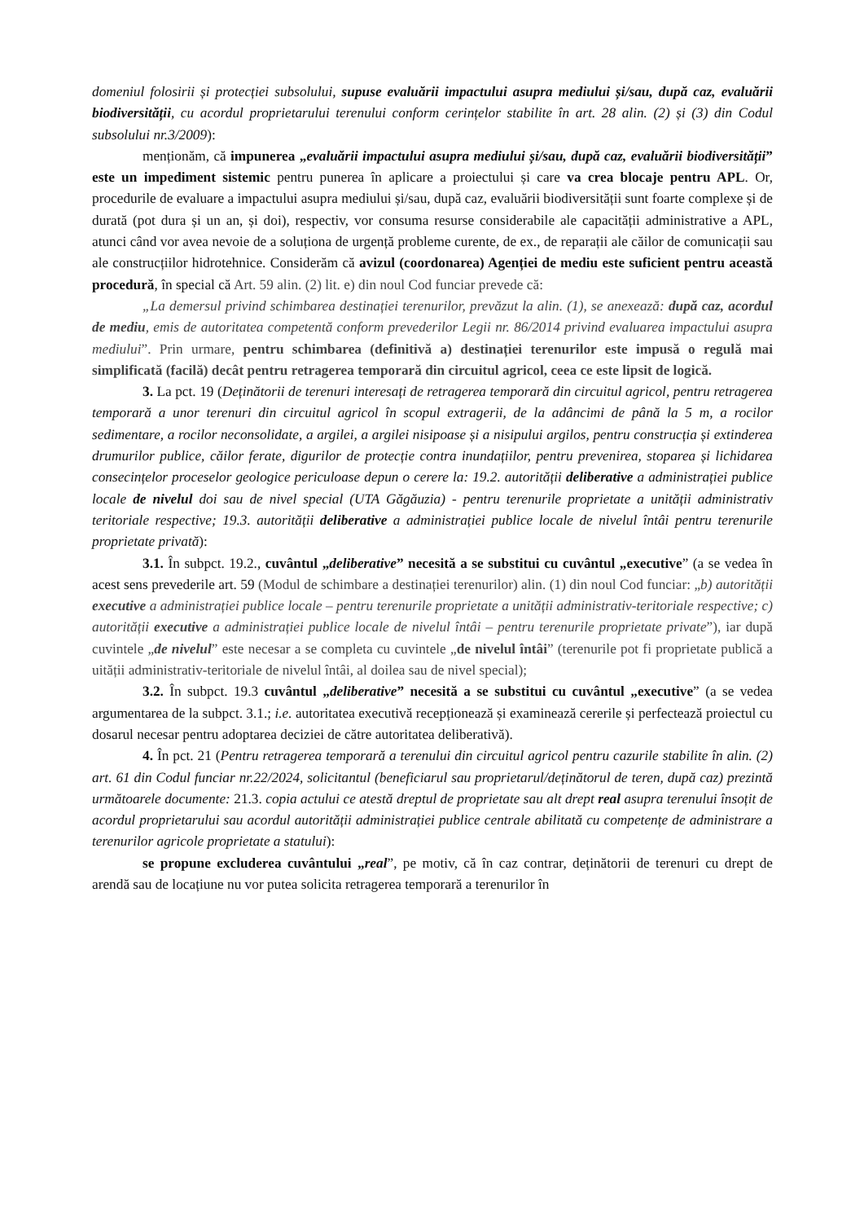domeniul folosirii și protecției subsolului, supuse evaluării impactului asupra mediului și/sau, după caz, evaluării biodiversității, cu acordul proprietarului terenului conform cerințelor stabilite în art. 28 alin. (2) și (3) din Codul subsolului nr.3/2009):
menționăm, că impunerea „evaluării impactului asupra mediului și/sau, după caz, evaluării biodiversității” este un impediment sistemic pentru punerea în aplicare a proiectului și care va crea blocaje pentru APL. Or, procedurile de evaluare a impactului asupra mediului și/sau, după caz, evaluării biodiversității sunt foarte complexe și de durată (pot dura și un an, și doi), respectiv, vor consuma resurse considerabile ale capacității administrative a APL, atunci când vor avea nevoie de a soluționa de urgență probleme curente, de ex., de reparații ale căilor de comunicații sau ale construcțiilor hidrotehnice. Considerăm că avizul (coordonarea) Agenției de mediu este suficient pentru această procedură, în special că Art. 59 alin. (2) lit. e) din noul Cod funciar prevede că:
„La demersul privind schimbarea destinației terenurilor, prevăzut la alin. (1), se anexează: după caz, acordul de mediu, emis de autoritatea competentă conform prevederilor Legii nr. 86/2014 privind evaluarea impactului asupra mediului”. Prin urmare, pentru schimbarea (definitivă a) destinației terenurilor este impusă o regulă mai simplificată (facilă) decât pentru retragerea temporară din circuitul agricol, ceea ce este lipsit de logică.
3. La pct. 19 (Deținătorii de terenuri interesați de retragerea temporară din circuitul agricol, pentru retragerea temporară a unor terenuri din circuitul agricol în scopul extragerii, de la adâncimi de până la 5 m, a rocilor sedimentare, a rocilor neconsolidate, a argilei, a argilei nisipoase și a nisipului argilos, pentru construcția și extinderea drumurilor publice, căilor ferate, digurilor de protecție contra inundațiilor, pentru prevenirea, stoparea și lichidarea consecințelor proceselor geologice periculoase depun o cerere la: 19.2. autorității deliberative a administrației publice locale de nivelul doi sau de nivel special (UTA Găgăuzia) - pentru terenurile proprietate a unității administrativ teritoriale respective; 19.3. autorității deliberative a administrației publice locale de nivelul întâi pentru terenurile proprietate privată):
3.1. În subpct. 19.2., cuvântul „deliberative” necesită a se substitui cu cuvântul „executive” (a se vedea în acest sens prevederile art. 59 (Modul de schimbare a destinației terenurilor) alin. (1) din noul Cod funciar: „b) autorității executive a administrației publice locale – pentru terenurile proprietate a unității administrativ-teritoriale respective; c) autorității executive a administrației publice locale de nivelul întâi – pentru terenurile proprietate private”), iar după cuvintele „de nivelul” este necesar a se completa cu cuvintele „de nivelul întâi” (terenurile pot fi proprietate publică a uității administrativ-teritoriale de nivelul întâi, al doilea sau de nivel special);
3.2. În subpct. 19.3 cuvântul „deliberative” necesită a se substitui cu cuvântul „executive” (a se vedea argumentarea de la subpct. 3.1.; i.e. autoritatea executivă recepționează și examinează cererile și perfectează proiectul cu dosarul necesar pentru adoptarea deciziei de către autoritatea deliberativă).
4. În pct. 21 (Pentru retragerea temporară a terenului din circuitul agricol pentru cazurile stabilite în alin. (2) art. 61 din Codul funciar nr.22/2024, solicitantul (beneficiarul sau proprietarul/deținătorul de teren, după caz) prezintă următoarele documente: 21.3. copia actului ce atestă dreptul de proprietate sau alt drept real asupra terenului însoțit de acordul proprietarului sau acordul autorității administrației publice centrale abilitată cu competențe de administrare a terenurilor agricole proprietate a statului):
se propune excluderea cuvântului „real”, pe motiv, că în caz contrar, deținătorii de terenuri cu drept de arendă sau de locațiune nu vor putea solicita retragerea temporară a terenurilor în